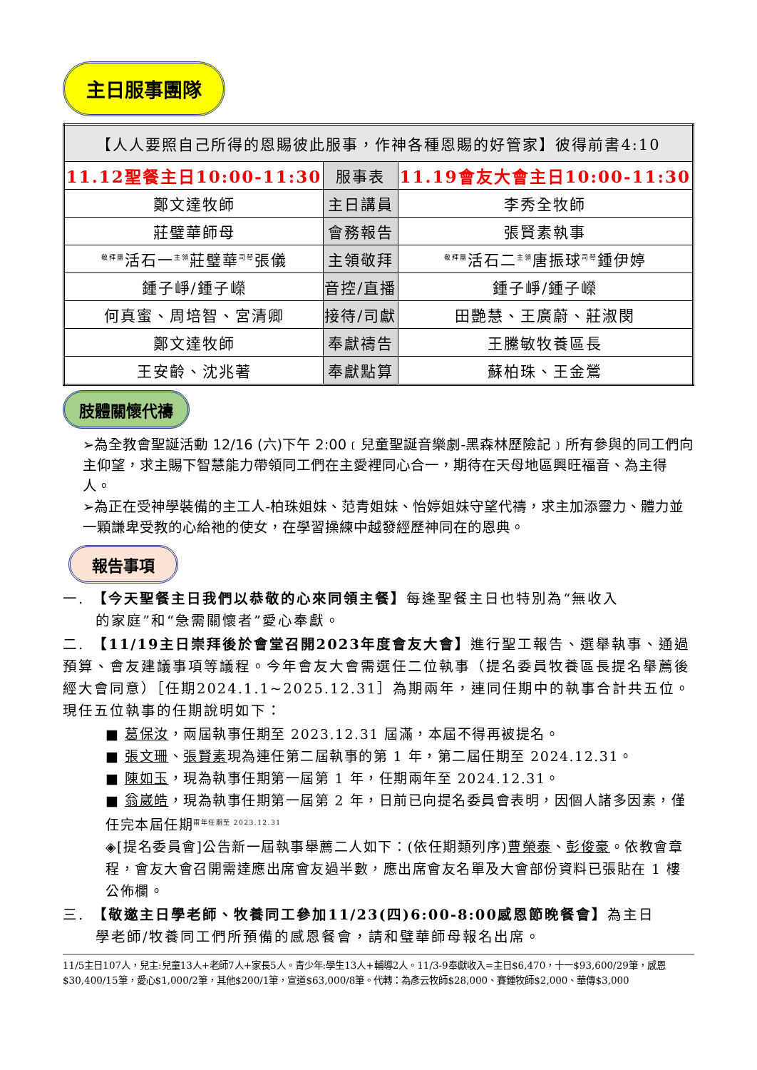主日服事團隊
| 【人人要照自己所得的恩賜彼此服事，作神各種恩賜的好管家】彼得前書4:10 | | |
| 11.12聖餐主日10:00-11:30 | 服事表 | 11.19會友大會主日10:00-11:30 |
| 鄭文達牧師 | 主日講員 | 李秀全牧師 |
| 莊璧華師母 | 會務報告 | 張賢素執事 |
| <sup>敬拜團</sup>活石一<sup>主領</sup>莊璧華<sup>司琴</sup>張儀 | 主領敬拜 | <sup>敬拜團</sup>活石二<sup>主領</sup>唐振球<sup>司琴</sup>鍾伊婷 |
| 鍾子崢/鍾子嶸 | 音控/直播 | 鍾子崢/鍾子嶸 |
| 何真蜜、周培智、宮清卿 | 接待/司獻 | 田艷慧、王廣蔚、莊淑閔 |
| 鄭文達牧師 | 奉獻禱告 | 王騰敏牧養區長 |
| 王安齡、沈兆著 | 奉獻點算 | 蘇柏珠、王金鶯 |
肢體關懷代禱
➢為全教會聖誕活動 12/16 (六)下午 2:00﹝兒童聖誕音樂劇-黑森林歷險記﹞所有參與的同工們向主仰望，求主賜下智慧能力帶領同工們在主愛裡同心合一，期待在天母地區興旺福音、為主得人。
➢為正在受神學裝備的主工人-柏珠姐妹、范青姐妹、怡婷姐妹守望代禱，求主加添靈力、體力並一顆謙卑受教的心給祂的使女，在學習操練中越發經歷神同在的恩典。
報告事項
一.　【今天聖餐主日我們以恭敬的心來同領主餐】每逢聖餐主日也特別為“無收入
的家庭”和“急需關懷者”愛心奉獻。
二.　【11/19主日崇拜後於會堂召開2023年度會友大會】進行聖工報告、選舉執事、通過預算、會友建議事項等議程。今年會友大會需選任二位執事（提名委員牧養區長提名舉薦後經大會同意）［任期2024.1.1~2025.12.31］為期兩年，連同任期中的執事合計共五位。現任五位執事的任期說明如下：
■ 葛保汝，兩屆執事任期至 2023.12.31 屆滿，本屆不得再被提名。
■ 張文珊、張賢素現為連任第二屆執事的第 1 年，第二屆任期至 2024.12.31。
■ 陳如玉，現為執事任期第一屆第 1 年，任期兩年至 2024.12.31。
■ 翁崴皓，現為執事任期第一屆第 2 年，日前已向提名委員會表明，因個人諸多因素，僅任完本屆任期<sup>兩年任期至 2023.12.31</sup>
◈[提名委員會]公告新一屆執事舉薦二人如下：(依任期類列序)曹榮泰、彭俊豪。依教會章程，會友大會召開需達應出席會友過半數，應出席會友名單及大會部份資料已張貼在 1 樓公佈欄。
三.　【敬邀主日學老師、牧養同工參加11/23(四)6:00-8:00感恩節晚餐會】為主日
學老師/牧養同工們所預備的感恩餐會，請和璧華師母報名出席。
11/5主日107人，兒主:兒童13人+老師7人+家長5人。青少年:學生13人+輔導2人。11/3-9奉獻收入=主日$6,470，十一$93,600/29筆，感恩$30,400/15筆，愛心$1,000/2筆，其他$200/1筆，宣道$63,000/8筆。代轉：為彥云牧師$28,000、賽鍾牧師$2,000、華傳$3,000